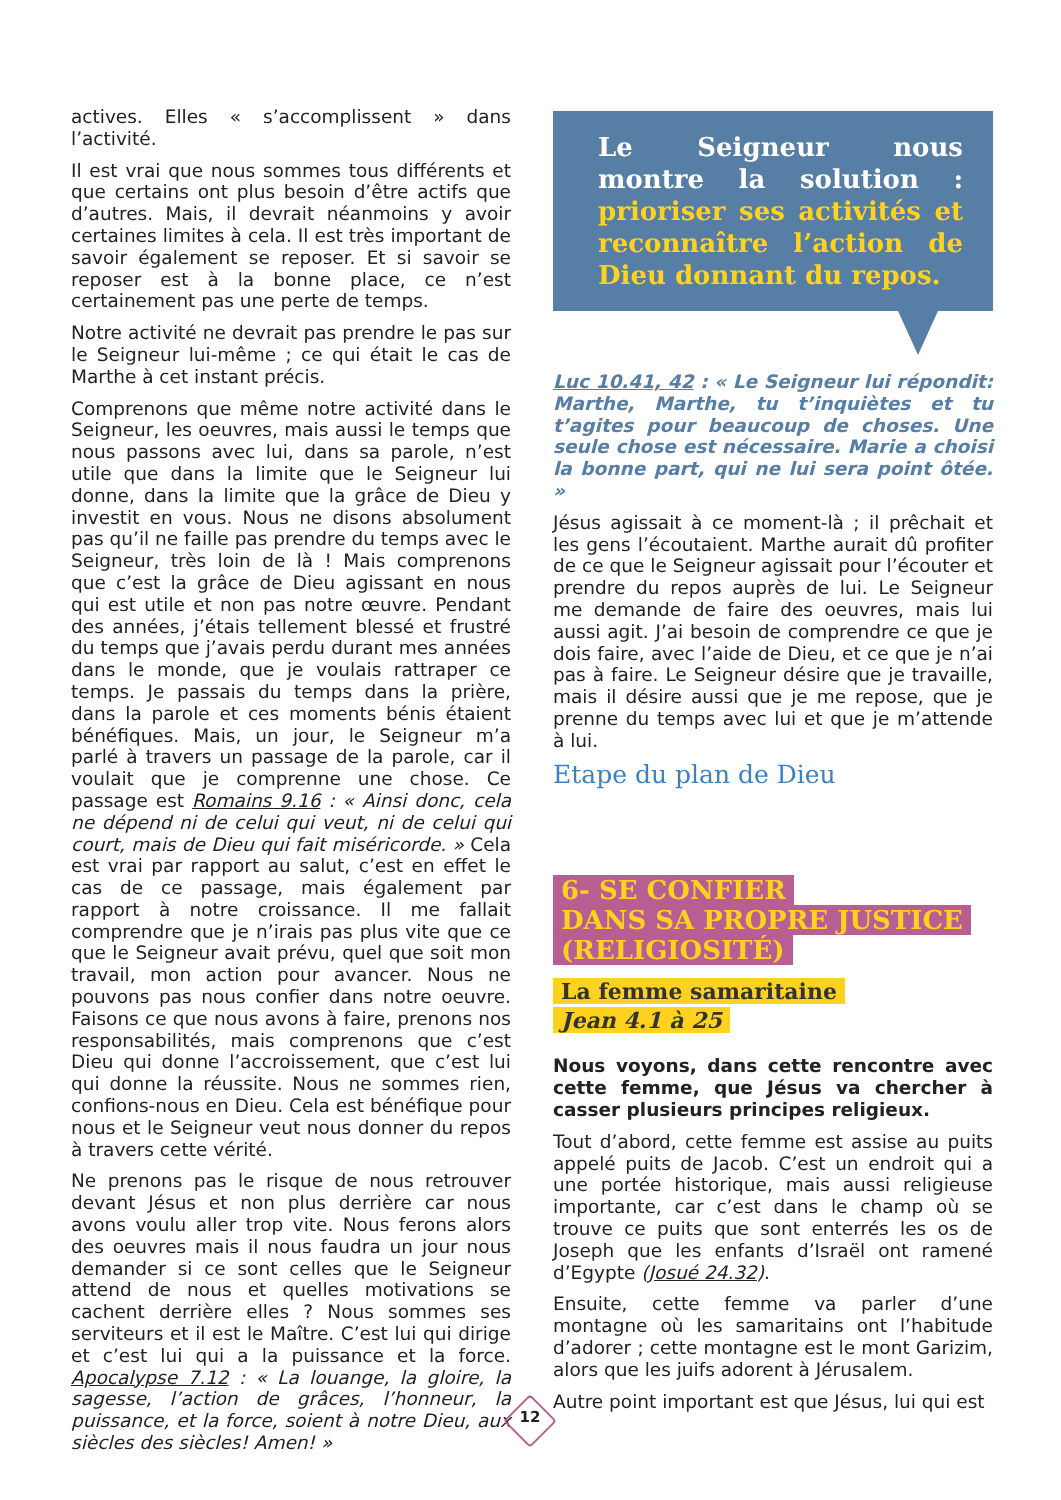actives. Elles « s’accomplissent » dans l’activité.
Il est vrai que nous sommes tous différents et que certains ont plus besoin d’être actifs que d’autres. Mais, il devrait néanmoins y avoir certaines limites à cela. Il est très important de savoir également se reposer. Et si savoir se reposer est à la bonne place, ce n’est certainement pas une perte de temps.
Notre activité ne devrait pas prendre le pas sur le Seigneur lui-même ; ce qui était le cas de Marthe à cet instant précis.
Comprenons que même notre activité dans le Seigneur, les oeuvres, mais aussi le temps que nous passons avec lui, dans sa parole, n’est utile que dans la limite que le Seigneur lui donne, dans la limite que la grâce de Dieu y investit en vous. Nous ne disons absolument pas qu’il ne faille pas prendre du temps avec le Seigneur, très loin de là ! Mais comprenons que c’est la grâce de Dieu agissant en nous qui est utile et non pas notre œuvre. Pendant des années, j’étais tellement blessé et frustré du temps que j’avais perdu durant mes années dans le monde, que je voulais rattraper ce temps. Je passais du temps dans la prière, dans la parole et ces moments bénis étaient bénéfiques. Mais, un jour, le Seigneur m’a parlé à travers un passage de la parole, car il voulait que je comprenne une chose. Ce passage est Romains 9.16 : « Ainsi donc, cela ne dépend ni de celui qui veut, ni de celui qui court, mais de Dieu qui fait miséricorde. » Cela est vrai par rapport au salut, c’est en effet le cas de ce passage, mais également par rapport à notre croissance. Il me fallait comprendre que je n’irais pas plus vite que ce que le Seigneur avait prévu, quel que soit mon travail, mon action pour avancer. Nous ne pouvons pas nous confier dans notre oeuvre. Faisons ce que nous avons à faire, prenons nos responsabilités, mais comprenons que c’est Dieu qui donne l’accroissement, que c’est lui qui donne la réussite. Nous ne sommes rien, confions-nous en Dieu. Cela est bénéfique pour nous et le Seigneur veut nous donner du repos à travers cette vérité.
Ne prenons pas le risque de nous retrouver devant Jésus et non plus derrière car nous avons voulu aller trop vite. Nous ferons alors des oeuvres mais il nous faudra un jour nous demander si ce sont celles que le Seigneur attend de nous et quelles motivations se cachent derrière elles ? Nous sommes ses serviteurs et il est le Maître. C’est lui qui dirige et c’est lui qui a la puissance et la force. Apocalypse 7.12 : « La louange, la gloire, la sagesse, l’action de grâces, l’honneur, la puissance, et la force, soient à notre Dieu, aux siècles des siècles! Amen! »
Le Seigneur nous montre la solution : prioriser ses activités et reconnaître l’action de Dieu donnant du repos.
Luc 10.41, 42 : « Le Seigneur lui répondit: Marthe, Marthe, tu t’inquiètes et tu t’agites pour beaucoup de choses. Une seule chose est nécessaire. Marie a choisi la bonne part, qui ne lui sera point ôtée. »
Jésus agissait à ce moment-là ; il prêchait et les gens l’écoutaient. Marthe aurait dû profiter de ce que le Seigneur agissait pour l’écouter et prendre du repos auprès de lui. Le Seigneur me demande de faire des oeuvres, mais lui aussi agit. J’ai besoin de comprendre ce que je dois faire, avec l’aide de Dieu, et ce que je n’ai pas à faire. Le Seigneur désire que je travaille, mais il désire aussi que je me repose, que je prenne du temps avec lui et que je m’attende à lui.
Etape du plan de Dieu
6- SE CONFIER
DANS SA PROPRE JUSTICE
(RELIGIOSITÉ)
La femme samaritaine
Jean 4.1 à 25
Nous voyons, dans cette rencontre avec cette femme, que Jésus va chercher à casser plusieurs principes religieux.
Tout d’abord, cette femme est assise au puits appelé puits de Jacob. C’est un endroit qui a une portée historique, mais aussi religieuse importante, car c’est dans le champ où se trouve ce puits que sont enterrés les os de Joseph que les enfants d’Israël ont ramené d’Egypte (Josué 24.32).
Ensuite, cette femme va parler d’une montagne où les samaritains ont l’habitude d’adorer ; cette montagne est le mont Garizim, alors que les juifs adorent à Jérusalem.
Autre point important est que Jésus, lui qui est
12